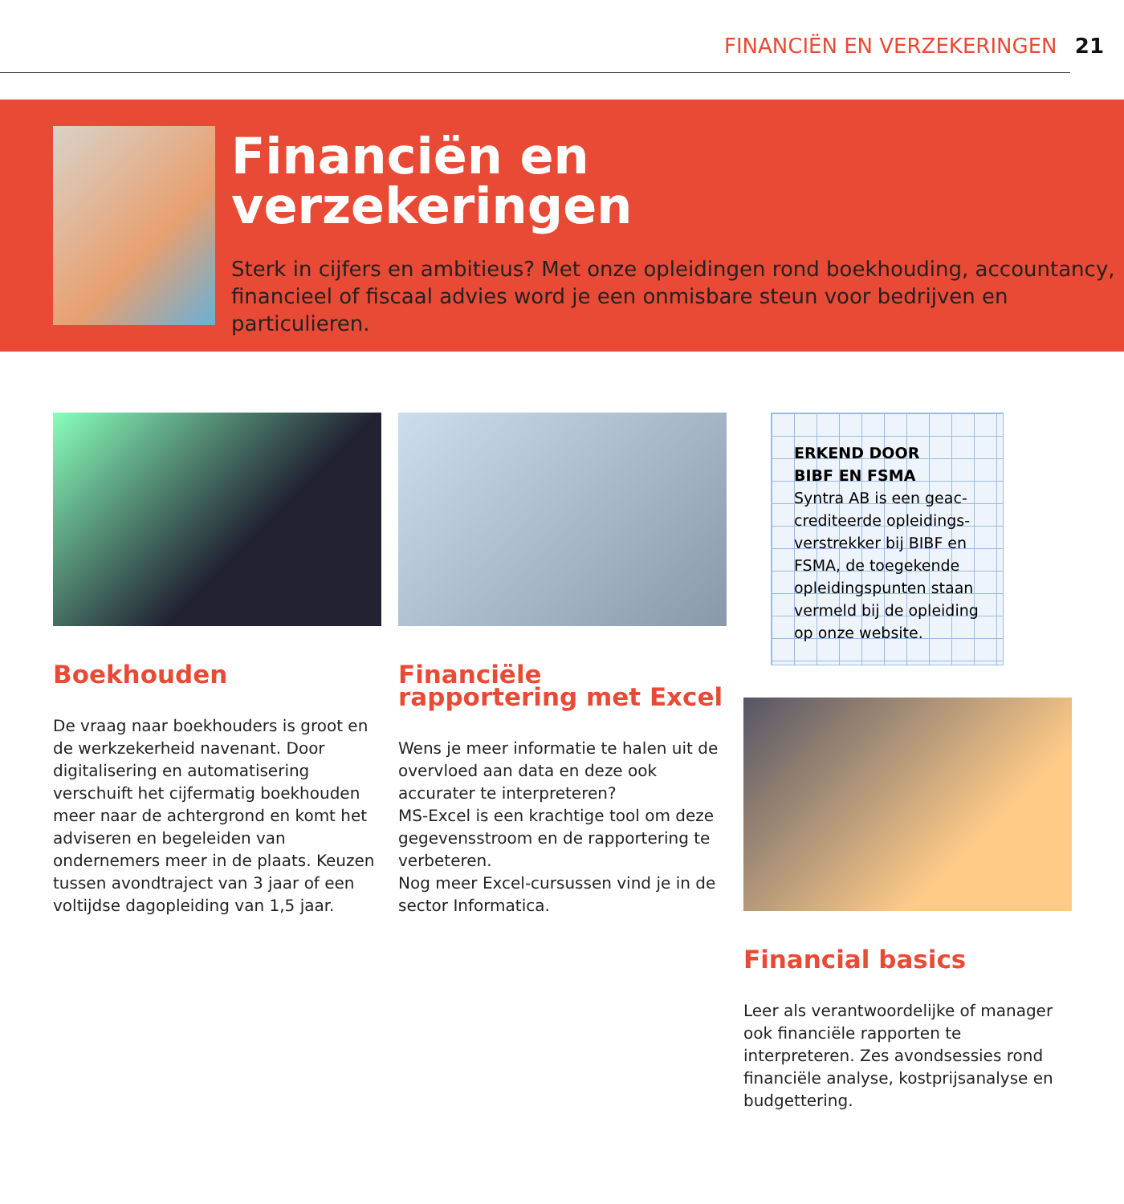FINANCIËN EN VERZEKERINGEN 21
Financiën en
verzekeringen
Sterk in cijfers en ambitieus? Met onze opleidingen rond boekhouding, accountancy, financieel of fiscaal advies word je een onmisbare steun voor bedrijven en particulieren.
Boekhouden
De vraag naar boekhouders is groot en de werkzekerheid navenant. Door digitalisering en automatisering verschuift het cijfermatig boekhouden meer naar de achtergrond en komt het adviseren en begeleiden van ondernemers meer in de plaats. Keuzen tussen avondtraject van 3 jaar of een voltijdse dagopleiding van 1,5 jaar.
Financiële rapportering met Excel
Wens je meer informatie te halen uit de overvloed aan data en deze ook accurater te interpreteren?
MS-Excel is een krachtige tool om deze gegevensstroom en de rapportering te verbeteren.
Nog meer Excel-cursussen vind je in de sector Informatica.
ERKEND DOOR
BIBF EN FSMA
Syntra AB is een geac-crediteerde opleidings-verstrekker bij BIBF en FSMA, de toegekende opleidingspunten staan vermeld bij de opleiding op onze website.
Financial basics
Leer als verantwoordelijke of manager ook financiële rapporten te interpreteren. Zes avondsessies rond financiële analyse, kostprijsanalyse en budgettering.